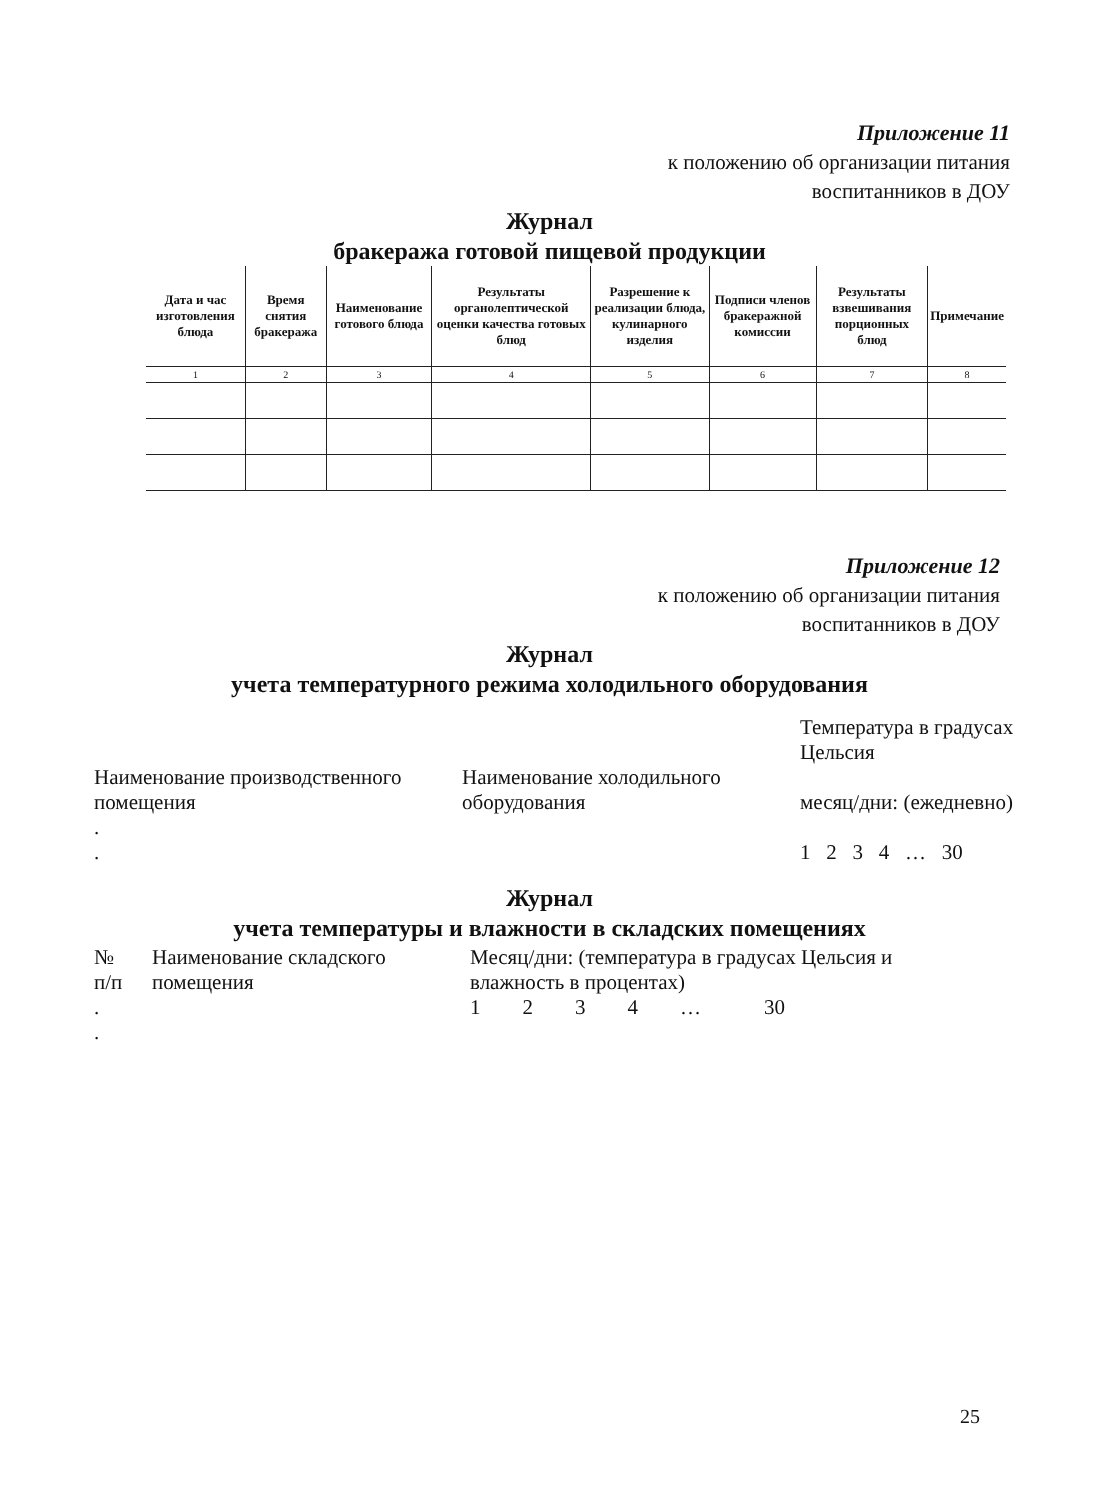Приложение 11
к положению об организации питания
воспитанников в ДОУ
Журнал
бракеража готовой пищевой продукции
| Дата и час изготовления блюда | Время снятия бракеража | Наименование готового блюда | Результаты органолептической оценки качества готовых блюд | Разрешение к реализации блюда, кулинарного изделия | Подписи членов бракеражной комиссии | Результаты взвешивания порционных блюд | Примечание |
| 1 | 2 | 3 | 4 | 5 | 6 | 7 | 8 |
Приложение 12
к положению об организации питания
воспитанников в ДОУ
Журнал
учета температурного режима холодильного оборудования
| Наименование производственного помещения . . | Наименование холодильного оборудования | Температура в градусах Цельсия месяц/дни: (ежедневно) 1 2 3 4 … 30 |
Журнал
учета температуры и влажности в складских помещениях
| № п/п . . | Наименование складского помещения | Месяц/дни: (температура в градусах Цельсия и влажность в процентах) 1 2 3 4 … 30 |
25